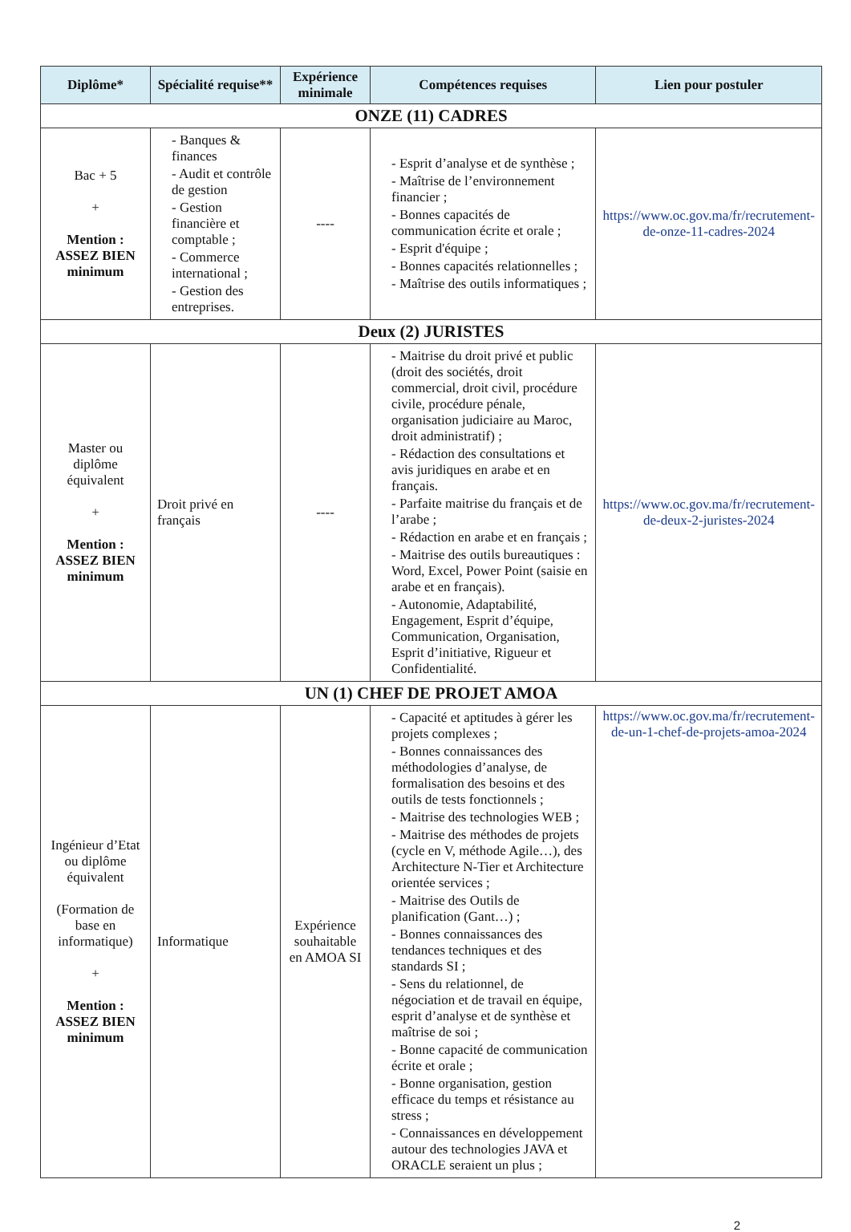| Diplôme* | Spécialité requise** | Expérience minimale | Compétences requises | Lien pour postuler |
| --- | --- | --- | --- | --- |
| ONZE (11) CADRES | | | | |
| Bac + 5 + Mention : ASSEZ BIEN minimum | - Banques & finances - Audit et contrôle de gestion - Gestion financière et comptable ; - Commerce international ; - Gestion des entreprises. | ---- | - Esprit d’analyse et de synthèse ; - Maîtrise de l’environnement financier ; - Bonnes capacités de communication écrite et orale ; - Esprit d'équipe ; - Bonnes capacités relationnelles ; - Maîtrise des outils informatiques ; | https://www.oc.gov.ma/fr/recrutement-de-onze-11-cadres-2024 |
| Deux (2) JURISTES | | | | |
| Master ou diplôme équivalent + Mention : ASSEZ BIEN minimum | Droit privé en français | ---- | - Maitrise du droit privé et public (droit des sociétés, droit commercial, droit civil, procédure civile, procédure pénale, organisation judiciaire au Maroc, droit administratif) ; - Rédaction des consultations et avis juridiques en arabe et en français. - Parfaite maitrise du français et de l’arabe ; - Rédaction en arabe et en français ; - Maitrise des outils bureautiques : Word, Excel, Power Point (saisie en arabe et en français). - Autonomie, Adaptabilité, Engagement, Esprit d’équipe, Communication, Organisation, Esprit d’initiative, Rigueur et Confidentialité. | https://www.oc.gov.ma/fr/recrutement-de-deux-2-juristes-2024 |
| UN (1) CHEF DE PROJET AMOA | | | | |
| Ingénieur d’Etat ou diplôme équivalent (Formation de base en informatique) + Mention : ASSEZ BIEN minimum | Informatique | Expérience souhaitable en AMOA SI | - Capacité et aptitudes à gérer les projets complexes ; - Bonnes connaissances des méthodologies d’analyse, de formalisation des besoins et des outils de tests fonctionnels ; - Maitrise des technologies WEB ; - Maitrise des méthodes de projets (cycle en V, méthode Agile…), des Architecture N-Tier et Architecture orientée services ; - Maitrise des Outils de planification (Gant…) ; - Bonnes connaissances des tendances techniques et des standards SI ; - Sens du relationnel, de négociation et de travail en équipe, esprit d’analyse et de synthèse et maîtrise de soi ; - Bonne capacité de communication écrite et orale ; - Bonne organisation, gestion efficace du temps et résistance au stress ; - Connaissances en développement autour des technologies JAVA et ORACLE seraient un plus ; | https://www.oc.gov.ma/fr/recrutement-de-un-1-chef-de-projets-amoa-2024 |
2